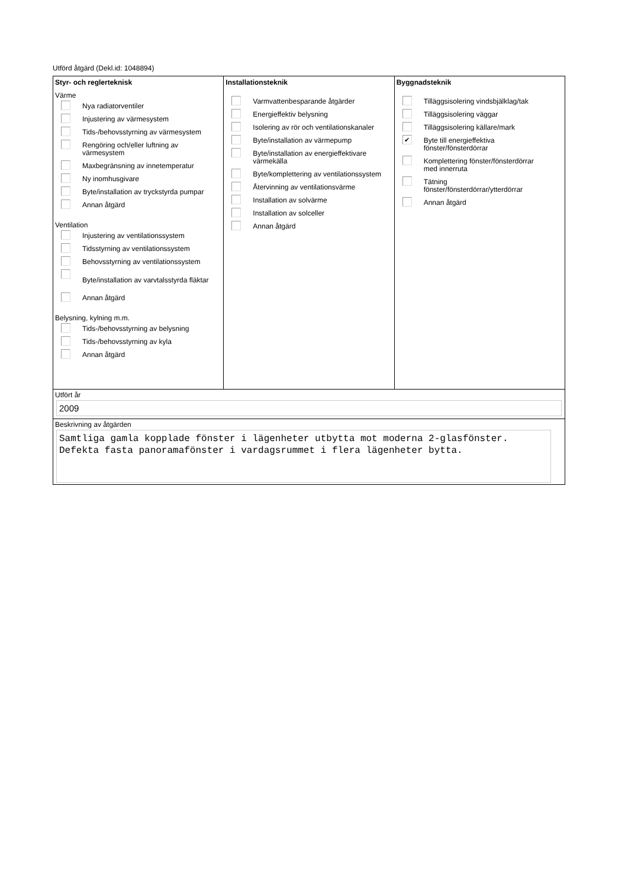Utförd åtgärd (Dekl.id: 1048894)
Styr- och reglerteknisk
Värme
Nya radiatorventiler
Injustering av värmesystem
Tids-/behovsstyrning av värmesystem
Rengöring och/eller luftning av
värmesystem
Maxbegränsning av innetemperatur
Ny inomhusgivare
Byte/installation av tryckstyrda pumpar
Annan åtgärd
Ventilation
Injustering av ventilationssystem
Tidsstyrning av ventilationssystem
Behovsstyrning av ventilationssystem
Byte/installation av varvtalsstyrda fläktar
Annan åtgärd
Belysning, kylning m.m.
Tids-/behovsstyrning av belysning
Tids-/behovsstyrning av kyla
Annan åtgärd
Installationsteknik
Varmvattenbesparande åtgärder
Energieffektiv belysning
Isolering av rör och ventilationskanaler
Byte/installation av värmepump
Byte/installation av energieffektivare
värmekälla
Byte/komplettering av ventilationssystem
Återvinning av ventilationsvärme
Installation av solvärme
Installation av solceller
Annan åtgärd
Byggnadsteknik
Tilläggsisolering vindsbjälklag/tak
Tilläggsisolering väggar
Tilläggsisolering källare/mark
✔
Byte till energieffektiva
fönster/fönsterdörrar
Komplettering fönster/fönsterdörrar
med innerruta
Tätning
fönster/fönsterdörrar/ytterdörrar
Annan åtgärd
Utfört år
2009
Beskrivning av åtgärden
Samtliga gamla kopplade fönster i lägenheter utbytta mot moderna 2-glasfönster.
Defekta fasta panoramafönster i vardagsrummet i flera lägenheter bytta.